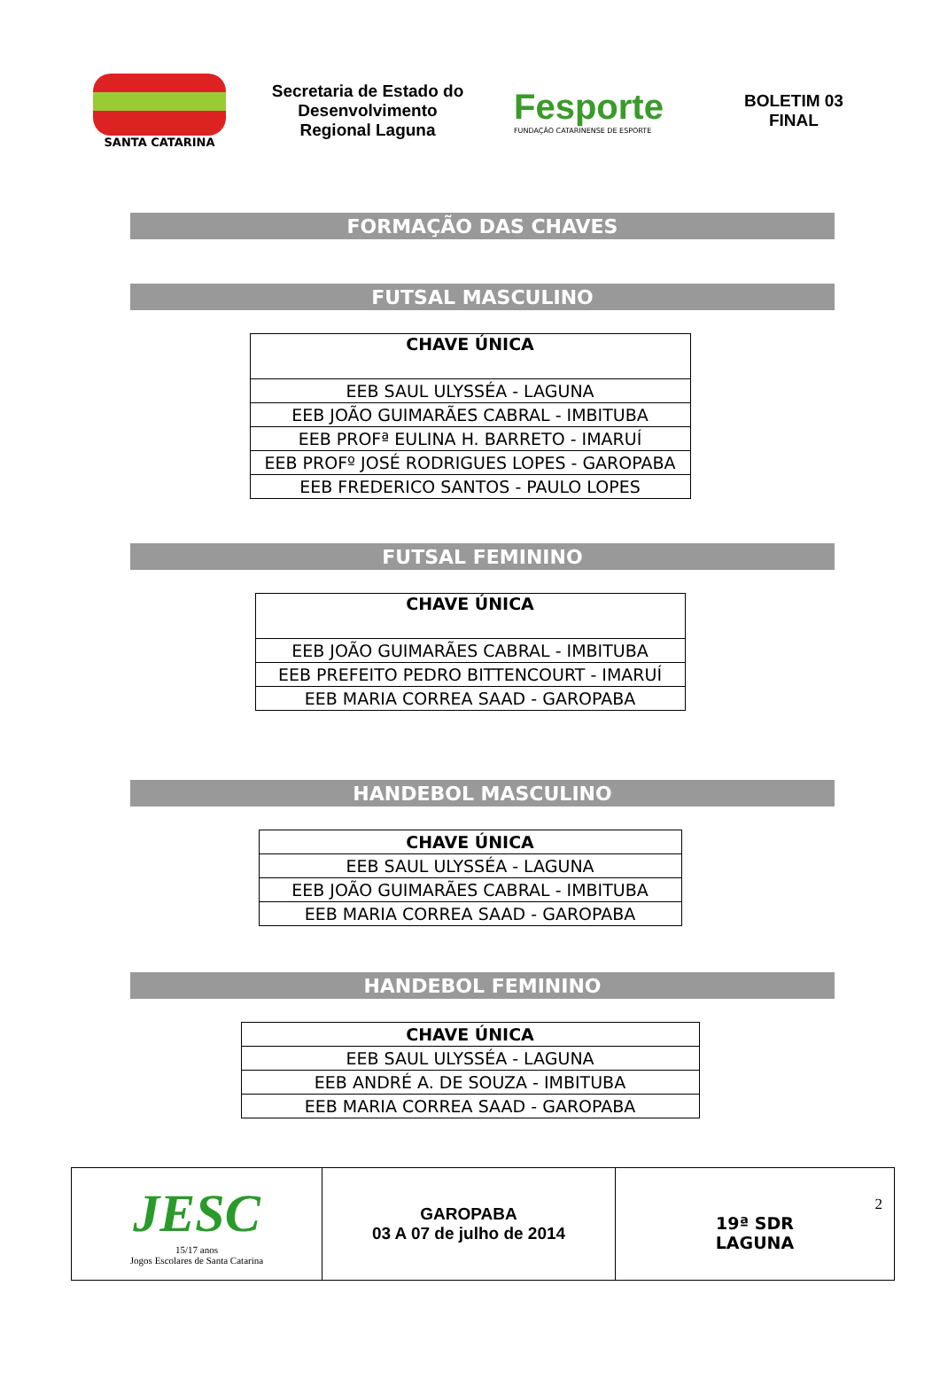SANTA CATARINA
Secretaria de Estado do Desenvolvimento Regional Laguna
Fesporte
FUNDAÇÃO CATARINENSE DE ESPORTE
BOLETIM 03
FINAL
FORMAÇÃO DAS CHAVES
FUTSAL MASCULINO
| CHAVE ÚNICA |
| --- |
| EEB SAUL ULYSSÉA - LAGUNA |
| EEB JOÃO GUIMARÃES CABRAL - IMBITUBA |
| EEB PROFª EULINA H. BARRETO - IMARUÍ |
| EEB PROFº JOSÉ RODRIGUES LOPES - GAROPABA |
| EEB FREDERICO SANTOS - PAULO LOPES |
FUTSAL FEMININO
| CHAVE ÚNICA |
| --- |
| EEB JOÃO GUIMARÃES CABRAL - IMBITUBA |
| EEB PREFEITO PEDRO BITTENCOURT - IMARUÍ |
| EEB MARIA CORREA SAAD - GAROPABA |
HANDEBOL MASCULINO
| CHAVE ÚNICA |
| --- |
| EEB SAUL ULYSSÉA - LAGUNA |
| EEB JOÃO GUIMARÃES CABRAL - IMBITUBA |
| EEB MARIA CORREA SAAD - GAROPABA |
HANDEBOL FEMININO
| CHAVE ÚNICA |
| --- |
| EEB SAUL ULYSSÉA - LAGUNA |
| EEB ANDRÉ A. DE SOUZA - IMBITUBA |
| EEB MARIA CORREA SAAD - GAROPABA |
| JESC 15/17 anos Jogos Escolares de Santa Catarina | GAROPABA 03 A 07 de julho de 2014 | 2 19ª SDR LAGUNA |